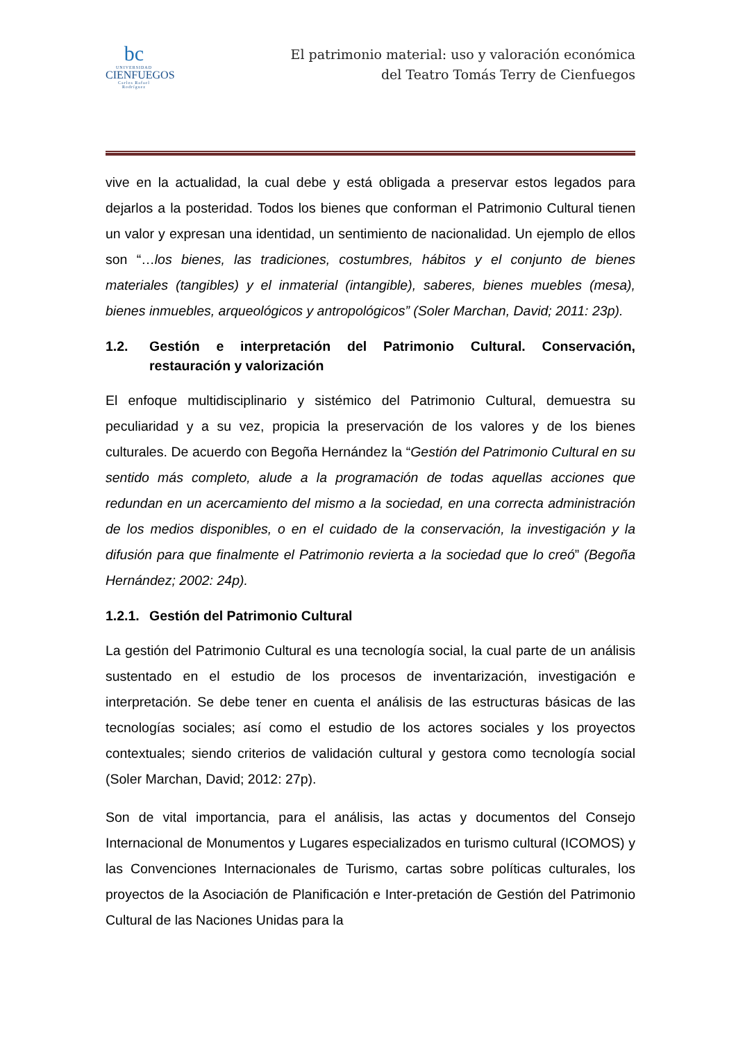bc
UNIVERSIDAD
CIENFUEGOS
Carlos Rafael Rodríguez
El patrimonio material: uso y valoración económica
del Teatro Tomás Terry de Cienfuegos
vive en la actualidad, la cual debe y está obligada a preservar estos legados para dejarlos a la posteridad. Todos los bienes que conforman el Patrimonio Cultural tienen un valor y expresan una identidad, un sentimiento de nacionalidad. Un ejemplo de ellos son “…los bienes, las tradiciones, costumbres, hábitos y el conjunto de bienes materiales (tangibles) y el inmaterial (intangible), saberes, bienes muebles (mesa), bienes inmuebles, arqueológicos y antropológicos” (Soler Marchan, David; 2011: 23p).
1.2. Gestión e interpretación del Patrimonio Cultural. Conservación, restauración y valorización
El enfoque multidisciplinario y sistémico del Patrimonio Cultural, demuestra su peculiaridad y a su vez, propicia la preservación de los valores y de los bienes culturales. De acuerdo con Begoña Hernández la “Gestión del Patrimonio Cultural en su sentido más completo, alude a la programación de todas aquellas acciones que redundan en un acercamiento del mismo a la sociedad, en una correcta administración de los medios disponibles, o en el cuidado de la conservación, la investigación y la difusión para que finalmente el Patrimonio revierta a la sociedad que lo creó” (Begoña Hernández; 2002: 24p).
1.2.1. Gestión del Patrimonio Cultural
La gestión del Patrimonio Cultural es una tecnología social, la cual parte de un análisis sustentado en el estudio de los procesos de inventarización, investigación e interpretación. Se debe tener en cuenta el análisis de las estructuras básicas de las tecnologías sociales; así como el estudio de los actores sociales y los proyectos contextuales; siendo criterios de validación cultural y gestora como tecnología social (Soler Marchan, David; 2012: 27p).
Son de vital importancia, para el análisis, las actas y documentos del Consejo Internacional de Monumentos y Lugares especializados en turismo cultural (ICOMOS) y las Convenciones Internacionales de Turismo, cartas sobre políticas culturales, los proyectos de la Asociación de Planificación e Inter-pretación de Gestión del Patrimonio Cultural de las Naciones Unidas para la